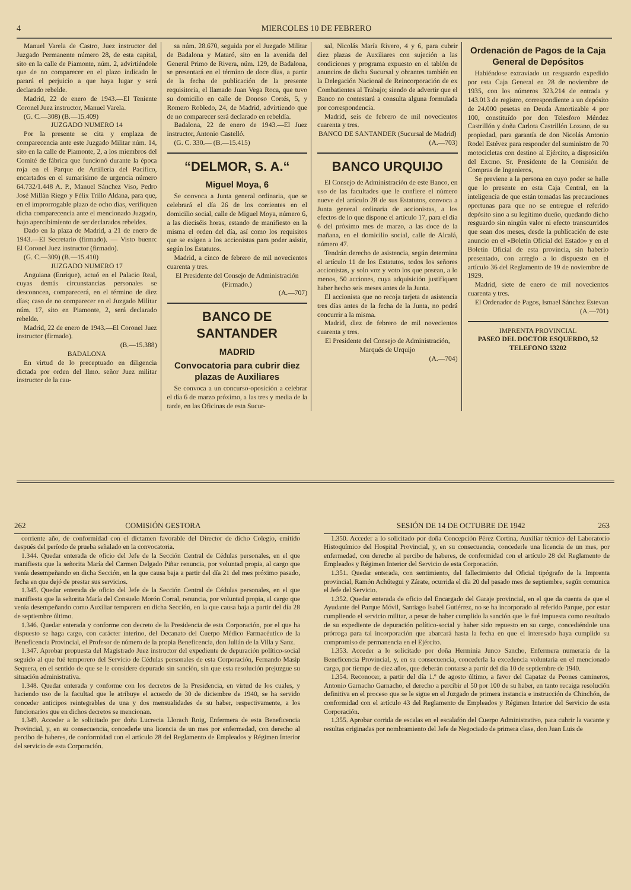4 MIERCOLES 10 DE FEBRERO
Manuel Varela de Castro, Juez instructor del Juzgado Permanente número 28, de esta capital, sito en la calle de Piamonte, núm. 2, advirtiéndole que de no comparecer en el plazo indicado le parará el perjuicio a que haya lugar y será declarado rebelde.
Madrid, 22 de enero de 1943.—El Teniente Coronel Juez instructor, Manuel Varela.
(G. C.—308) (B.—15.409)
JUZGADO NUMERO 14
Por la presente se cita y emplaza de comparecencia ante este Juzgado Militar núm. 14, sito en la calle de Piamonte, 2, a los miembros del Comité de fábrica que funcionó durante la época roja en el Parque de Artillería del Pacífico, encartados en el sumarísimo de urgencia número 64.732/1.448 A. P., Manuel Sánchez Viso, Pedro José Millán Riego y Félix Trillo Aldana, para que, en el improrrogable plazo de ocho días, verifiquen dicha comparecencia ante el mencionado Juzgado, bajo apercibimiento de ser declarados rebeldes.
Dado en la plaza de Madrid, a 21 de enero de 1943.—El Secretario (firmado). — Visto bueno: El Coronel Juez instructor (firmado).
(G. C.—309) (B.—15.410)
JUZGADO NUMERO 17
Anguiana (Enrique), actuó en el Palacio Real, cuyas demás circunstancias personales se desconocen, comparecerá, en el término de diez días; caso de no comparecer en el Juzgado Militar núm. 17, sito en Piamonte, 2, será declarado rebelde.
Madrid, 22 de enero de 1943.—El Coronel Juez instructor (firmado).
(B.—15.388)
BADALONA
En virtud de lo preceptuado en diligencia dictada por orden del Ilmo. señor Juez militar instructor de la cau-
sa núm. 28.670, seguida por el Juzgado Militar de Badalona y Mataró, sito en la avenida del General Primo de Rivera, núm. 129, de Badalona, se presentará en el término de doce días, a partir de la fecha de publicación de la presente requisitoria, el llamado Juan Vega Roca, que tuvo su domicilio en calle de Donoso Cortés, 5, y Romero Robledo, 24, de Madrid, advirtiendo que de no comparecer será declarado en rebeldía.
Badalona, 22 de enero de 1943.—El Juez instructor, Antonio Castelló.
(G. C. 330.— (B.—15.415)
“DELMOR, S. A.“
Miguel Moya, 6
Se convoca a Junta general ordinaria, que se celebrará el día 26 de los corrientes en el domicilio social, calle de Miguel Moya, número 6, a las dieciséis horas, estando de manifiesto en la misma el orden del día, así como los requisitos que se exigen a los accionistas para poder asistir, según los Estatutos.
Madrid, a cinco de febrero de mil novecientos cuarenta y tres.
El Presidente del Consejo de Administración (Firmado.)
(A.—707)
BANCO DE SANTANDER
MADRID
Convocatoria para cubrir diez plazas de Auxiliares
Se convoca a un concurso-oposición a celebrar el día 6 de marzo próximo, a las tres y media de la tarde, en las Oficinas de esta Sucur-
sal, Nicolás María Rivero, 4 y 6, para cubrir diez plazas de Auxiliares con sujeción a las condiciones y programa expuesto en el tablón de anuncios de dicha Sucursal y obrantes también en la Delegación Nacional de Reincorporación de ex Combatientes al Trabajo; siendo de advertir que el Banco no contestará a consulta alguna formulada por correspondencia.
Madrid, seis de febrero de mil novecientos cuarenta y tres.
BANCO DE SANTANDER (Sucursal de Madrid)
(A.—703)
BANCO URQUIJO
El Consejo de Administración de este Banco, en uso de las facultades que le confiere el número nueve del artículo 28 de sus Estatutos, convoca a Junta general ordinaria de accionistas, a los efectos de lo que dispone el artículo 17, para el día 6 del próximo mes de marzo, a las doce de la mañana, en el domicilio social, calle de Alcalá, número 47.
Tendrán derecho de asistencia, según determina el artículo 11 de los Estatutos, todos los señores accionistas, y solo voz y voto los que posean, a lo menos, 50 acciones, cuya adquisición justifiquen haber hecho seis meses antes de la Junta.
El accionista que no recoja tarjeta de asistencia tres días antes de la fecha de la Junta, no podrá concurrir a la misma.
Madrid, diez de febrero de mil novecientos cuarenta y tres.
El Presidente del Consejo de Administración, Marqués de Urquijo
(A.—704)
Ordenación de Pagos de la Caja General de Depósitos
Habiéndose extraviado un resguardo expedido por esta Caja General en 28 de noviembre de 1935, con los números 323.214 de entrada y 143.013 de registro, correspondiente a un depósito de 24.000 pesetas en Deuda Amortizable 4 por 100, constituído por don Telesforo Méndez Castrillón y doña Carlota Castrillón Lozano, de su propiedad, para garantía de don Nicolás Antonio Rodel Estévez para responder del suministro de 70 motocicletas con destino al Ejército, a disposición del Excmo. Sr. Presidente de la Comisión de Compras de Ingenieros,
Se previene a la persona en cuyo poder se halle que lo presente en esta Caja Central, en la inteligencia de que están tomadas las precauciones oportunas para que no se entregue el referido depósito sino a su legítimo dueño, quedando dicho resguardo sin ningún valor ni efecto transcurridos que sean dos meses, desde la publicación de este anuncio en el «Boletín Oficial del Estado» y en el Boletín Oficial de esta provincia, sin haberlo presentado, con arreglo a lo dispuesto en el artículo 36 del Reglamento de 19 de noviembre de 1929.
Madrid, siete de enero de mil novecientos cuarenta y tres.
El Ordenador de Pagos, Ismael Sánchez Estevan
(A.—701)
IMPRENTA PROVINCIAL
PASEO DEL DOCTOR ESQUERDO, 52
TELEFONO 53202
262 COMISIÓN GESTORA
corriente año, de conformidad con el dictamen favorable del Director de dicho Colegio, emitido después del período de prueba señalado en la convocatoria.
1.344. Quedar enterada de oficio del Jefe de la Sección Central de Cédulas personales, en el que manifiesta que la señorita María del Carmen Delgado Piñar renuncia, por voluntad propia, al cargo que venía desempeñando en dicha Sección, en la que causa baja a partir del día 21 del mes próximo pasado, fecha en que dejó de prestar sus servicios.
1.345. Quedar enterada de oficio del Jefe de la Sección Central de Cédulas personales, en el que manifiesta que la señorita María del Consuelo Morón Corral, renuncia, por voluntad propia, al cargo que venía desempeñando como Auxiliar temporera en dicha Sección, en la que causa baja a partir del día 28 de septiembre último.
1.346. Quedar enterada y conforme con decreto de la Presidencia de esta Corporación, por el que ha dispuesto se haga cargo, con carácter interino, del Decanato del Cuerpo Médico Farmacéutico de la Beneficencia Provincial, el Profesor de número de la propia Beneficencia, don Julián de la Villa y Sanz.
1.347. Aprobar propuesta del Magistrado Juez instructor del expediente de depuración político-social seguido al que fué temporero del Servicio de Cédulas personales de esta Corporación, Fernando Masip Sequera, en el sentido de que se le considere depurado sin sanción, sin que esta resolución prejuzgue su situación administrativa.
1.348. Quedar enterada y conforme con los decretos de la Presidencia, en virtud de los cuales, y haciendo uso de la facultad que le atribuye el acuerdo de 30 de diciembre de 1940, se ha servido conceder anticipos reintegrables de una y dos mensualidades de su haber, respectivamente, a los funcionarios que en dichos decretos se mencionan.
1.349. Acceder a lo solicitado por doña Lucrecia Llorach Roig, Enfermera de esta Beneficencia Provincial, y, en su consecuencia, concederle una licencia de un mes por enfermedad, con derecho al percibo de haberes, de conformidad con el artículo 28 del Reglamento de Empleados y Régimen Interior del servicio de esta Corporación.
SESIÓN DE 14 DE OCTUBRE DE 1942 263
1.350. Acceder a lo solicitado por doña Concepción Pérez Cortina, Auxiliar técnico del Laboratorio Histoquímico del Hospital Provincial, y, en su consecuencia, concederle una licencia de un mes, por enfermedad, con derecho al percibo de haberes, de conformidad con el artículo 28 del Reglamento de Empleados y Régimen Interior del Servicio de esta Corporación.
1.351. Quedar enterada, con sentimiento, del fallecimiento del Oficial tipógrafo de la Imprenta provincial, Ramón Achútegui y Zárate, ocurrida el día 20 del pasado mes de septiembre, según comunica el Jefe del Servicio.
1.352. Quedar enterada de oficio del Encargado del Garaje provincial, en el que da cuenta de que el Ayudante del Parque Móvil, Santiago Isabel Gutiérrez, no se ha incorporado al referido Parque, por estar cumpliendo el servicio militar, a pesar de haber cumplido la sanción que le fué impuesta como resultado de su expediente de depuración político-social y haber sido repuesto en su cargo, concediéndole una prórroga para tal incorporación que abarcará hasta la fecha en que el interesado haya cumplido su compromiso de permanencia en el Ejército.
1.353. Acceder a lo solicitado por doña Herminia Junco Sancho, Enfermera numeraria de la Beneficencia Provincial, y, en su consecuencia, concederla la excedencia voluntaria en el mencionado cargo, por tiempo de diez años, que deberán contarse a partir del día 10 de septiembre de 1940.
1.354. Reconocer, a partir del día 1.º de agosto último, a favor del Capataz de Peones camineros, Antonio Garnacho Garnacho, el derecho a percibir el 50 por 100 de su haber, en tanto recaiga resolución definitiva en el proceso que se le sigue en el Juzgado de primera instancia e instrucción de Chinchón, de conformidad con el artículo 43 del Reglamento de Empleados y Régimen Interior del Servicio de esta Corporación.
1.355. Aprobar corrida de escalas en el escalafón del Cuerpo Administrativo, para cubrir la vacante y resultas originadas por nombramiento del Jefe de Negociado de primera clase, don Juan Luis de